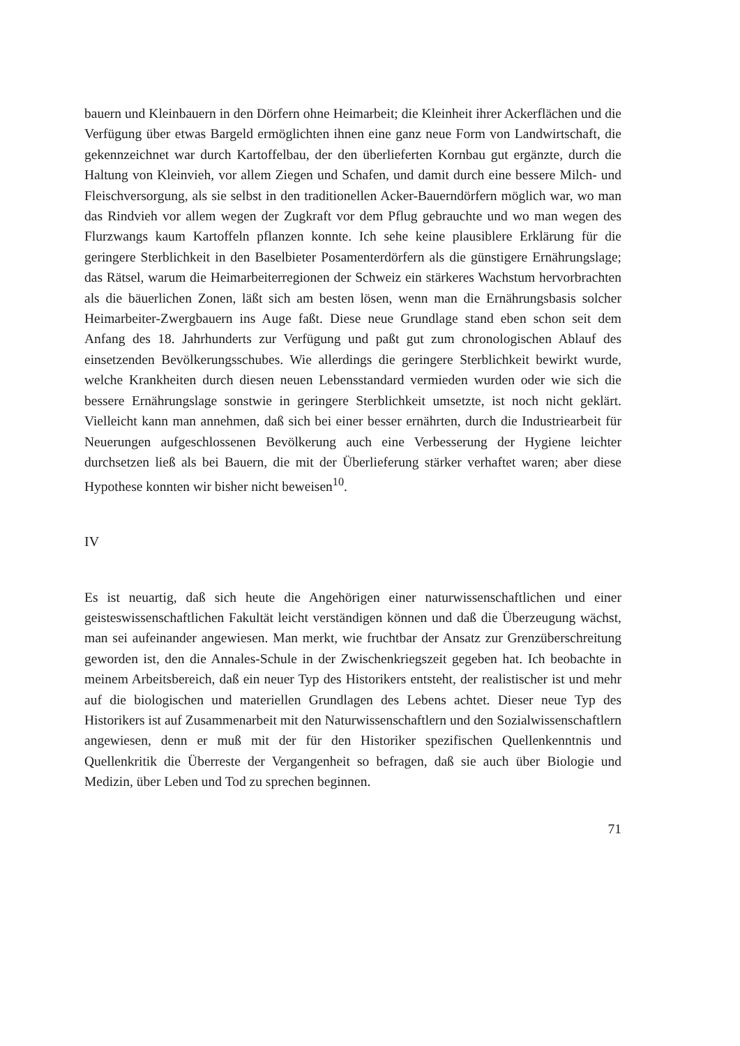bauern und Kleinbauern in den Dörfern ohne Heimarbeit; die Kleinheit ihrer Ackerflächen und die Verfügung über etwas Bargeld ermöglichten ihnen eine ganz neue Form von Landwirtschaft, die gekennzeichnet war durch Kartoffelbau, der den überlieferten Kornbau gut ergänzte, durch die Haltung von Kleinvieh, vor allem Ziegen und Schafen, und damit durch eine bessere Milch- und Fleischversorgung, als sie selbst in den traditionellen Acker-Bauerndörfern möglich war, wo man das Rindvieh vor allem wegen der Zugkraft vor dem Pflug gebrauchte und wo man wegen des Flurzwangs kaum Kartoffeln pflanzen konnte. Ich sehe keine plausiblere Erklärung für die geringere Sterblichkeit in den Baselbieter Posamenterdörfern als die günstigere Ernährungslage; das Rätsel, warum die Heimarbeiterregionen der Schweiz ein stärkeres Wachstum hervorbrachten als die bäuerlichen Zonen, läßt sich am besten lösen, wenn man die Ernährungsbasis solcher Heimarbeiter-Zwergbauern ins Auge faßt. Diese neue Grundlage stand eben schon seit dem Anfang des 18. Jahrhunderts zur Verfügung und paßt gut zum chronologischen Ablauf des einsetzenden Bevölkerungsschubes. Wie allerdings die geringere Sterblichkeit bewirkt wurde, welche Krankheiten durch diesen neuen Lebensstandard vermieden wurden oder wie sich die bessere Ernährungslage sonstwie in geringere Sterblichkeit umsetzte, ist noch nicht geklärt. Vielleicht kann man annehmen, daß sich bei einer besser ernährten, durch die Industriearbeit für Neuerungen aufgeschlossenen Bevölkerung auch eine Verbesserung der Hygiene leichter durchsetzen ließ als bei Bauern, die mit der Überlieferung stärker verhaftet waren; aber diese Hypothese konnten wir bisher nicht beweisen<sup>10</sup>.
IV
Es ist neuartig, daß sich heute die Angehörigen einer naturwissenschaftlichen und einer geisteswissenschaftlichen Fakultät leicht verständigen können und daß die Überzeugung wächst, man sei aufeinander angewiesen. Man merkt, wie fruchtbar der Ansatz zur Grenzüberschreitung geworden ist, den die Annales-Schule in der Zwischenkriegszeit gegeben hat. Ich beobachte in meinem Arbeitsbereich, daß ein neuer Typ des Historikers entsteht, der realistischer ist und mehr auf die biologischen und materiellen Grundlagen des Lebens achtet. Dieser neue Typ des Historikers ist auf Zusammenarbeit mit den Naturwissenschaftlern und den Sozialwissenschaftlern angewiesen, denn er muß mit der für den Historiker spezifischen Quellenkenntnis und Quellenkritik die Überreste der Vergangenheit so befragen, daß sie auch über Biologie und Medizin, über Leben und Tod zu sprechen beginnen.
71